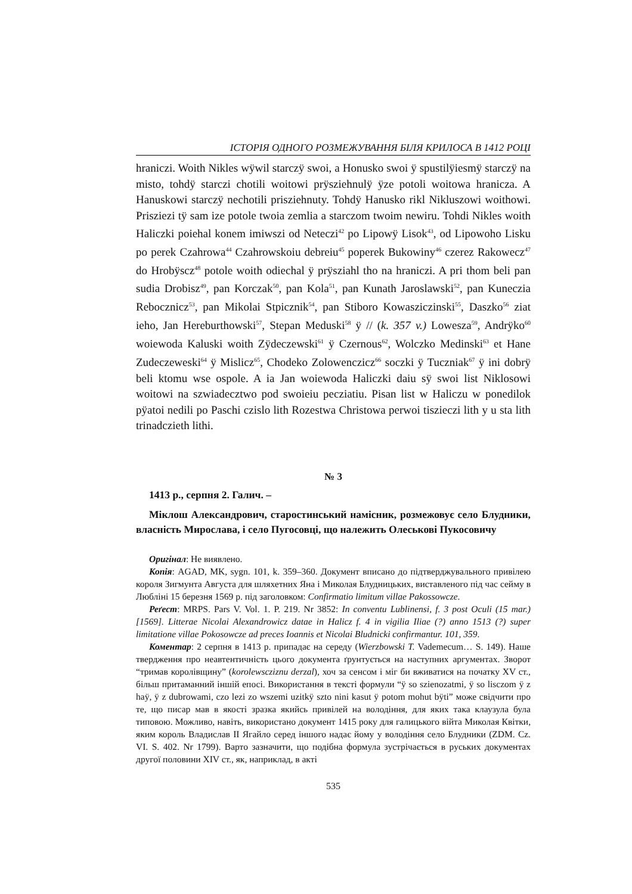ІСТОРІЯ ОДНОГО РОЗМЕЖУВАННЯ БІЛЯ КРИЛОСА В 1412 РОЦІ
hraniczi. Woith Nikles wÿwil starczÿ swoi, a Honusko swoi ÿ spustilÿiesmÿ starczÿ na misto, tohdÿ starczi chotili woitowi prÿsziehnulÿ ÿze potoli woitowa hranicza. A Hanuskowi starczÿ nechotili prisziehnuty. Tohdÿ Hanusko rikl Nikluszowi woithowi. Prisziezi tÿ sam ize potole twoia zemlia a starczom twoim newiru. Tohdi Nikles woith Haliczki poiehal konem imiwszi od Neteczi<sup>42</sup> po Lipowÿ Lisok<sup>43</sup>, od Lipowoho Lisku po perek Czahrowa<sup>44</sup> Czahrowskoiu debreiu<sup>45</sup> poperek Bukowiny<sup>46</sup> czerez Rakowecz<sup>47</sup> do Hrobÿscz<sup>48</sup> potole woith odiechal ÿ prÿsziahl tho na hraniczi. A pri thom beli pan sudia Drobisz<sup>49</sup>, pan Korczak<sup>50</sup>, pan Kola<sup>51</sup>, pan Kunath Jaroslawski<sup>52</sup>, pan Kuneczia Rebocznicz<sup>53</sup>, pan Mikolai Stpicznik<sup>54</sup>, pan Stiboro Kowasziczinski<sup>55</sup>, Daszko<sup>56</sup> ziat ieho, Jan Hereburthowski<sup>57</sup>, Stepan Meduski<sup>58</sup> ÿ // (k. 357 v.) Lowesza<sup>59</sup>, Andrÿko<sup>60</sup> woiewoda Kaluski woith Zÿdeczewski<sup>61</sup> ÿ Czernous<sup>62</sup>, Wolczko Medinski<sup>63</sup> et Hane Zudeczeweski<sup>64</sup> ÿ Mislicz<sup>65</sup>, Chodeko Zolowenczicz<sup>66</sup> soczki ÿ Tuczniak<sup>67</sup> ÿ ini dobrÿ beli ktomu wse ospole. A ia Jan woiewoda Haliczki daiu sÿ swoi list Niklosowi woitowi na szwiadecztwo pod swoieiu pecziatiu. Pisan list w Haliczu w ponedilok pÿatoi nedili po Paschi czislo lith Rozestwa Christowa perwoi tiszieczi lith y u sta lith trinadczieth lithi.
№ 3
1413 р., серпня 2. Галич. –
Міклош Александрович, старостинський намісник, розмежовує село Блудники, власність Мирослава, і село Пугосовці, що належить Олеськові Пукосовичу
Оригінал: Не виявлено.
Копія: AGAD, MK, sygn. 101, k. 359–360. Документ вписано до підтверджувального привілею короля Зигмунта Августа для шляхетних Яна і Миколая Блудницьких, виставленого під час сейму в Любліні 15 березня 1569 р. під заголовком: Confirmatio limitum villae Pakossowcze.
Реґест: MRPS. Pars V. Vol. 1. P. 219. Nr 3852: In conventu Lublinensi, f. 3 post Oculi (15 mar.) [1569]. Litterae Nicolai Alexandrowicz datae in Halicz f. 4 in vigilia Iliae (?) anno 1513 (?) super limitatione villae Pokosowcze ad preces Ioannis et Nicolai Bludnicki confirmantur. 101, 359.
Коментар: 2 серпня в 1413 р. припадає на середу (Wierzbowski T. Vademecum… S. 149). Наше твердження про неавтентичність цього документа ґрунтується на наступних аргументах. Зворот “тримав королівщину” (korolewscziznu derzal), хоч за сенсом і міг би вживатися на початку XV ст., більш притаманний іншій епосі. Використання в тексті формули “ÿ so szienozatmi, ÿ so lisczom ÿ z haÿ, ÿ z dubrowami, czo lezi zo wszemi uzitkÿ szto nini kasut ÿ potom mohut bÿti” може свідчити про те, що писар мав в якості зразка якийсь привілей на володіння, для яких така клаузула була типовою. Можливо, навіть, використано документ 1415 року для галицького війта Миколая Квітки, яким король Владислав II Ягайло серед іншого надає йому у володіння село Блудники (ZDM. Cz. VI. S. 402. Nr 1799). Варто зазначити, що подібна формула зустрічається в руських документах другої половини XIV ст., як, наприклад, в акті
535